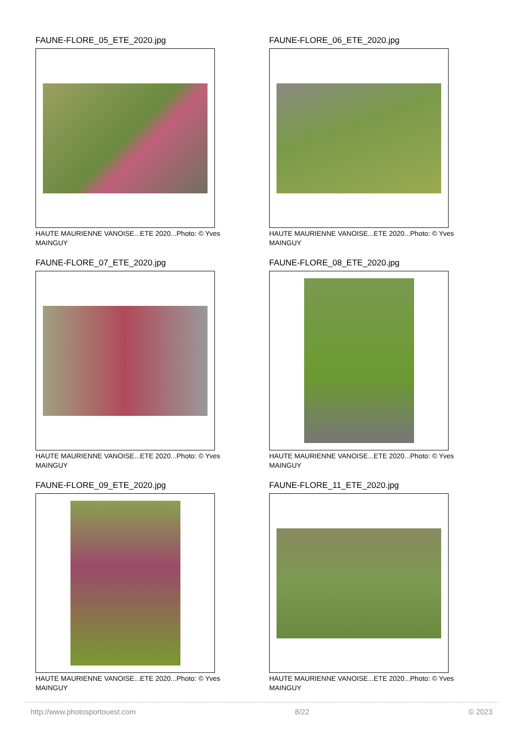FAUNE-FLORE_05_ETE_2020.jpg
HAUTE MAURIENNE VANOISE...ETE 2020...Photo: © Yves MAINGUY
FAUNE-FLORE_06_ETE_2020.jpg
HAUTE MAURIENNE VANOISE...ETE 2020...Photo: © Yves MAINGUY
FAUNE-FLORE_07_ETE_2020.jpg
HAUTE MAURIENNE VANOISE...ETE 2020...Photo: © Yves MAINGUY
FAUNE-FLORE_08_ETE_2020.jpg
HAUTE MAURIENNE VANOISE...ETE 2020...Photo: © Yves MAINGUY
FAUNE-FLORE_09_ETE_2020.jpg
HAUTE MAURIENNE VANOISE...ETE 2020...Photo: © Yves MAINGUY
FAUNE-FLORE_11_ETE_2020.jpg
HAUTE MAURIENNE VANOISE...ETE 2020...Photo: © Yves MAINGUY
http://www.photosportouest.com 8/22 © 2023